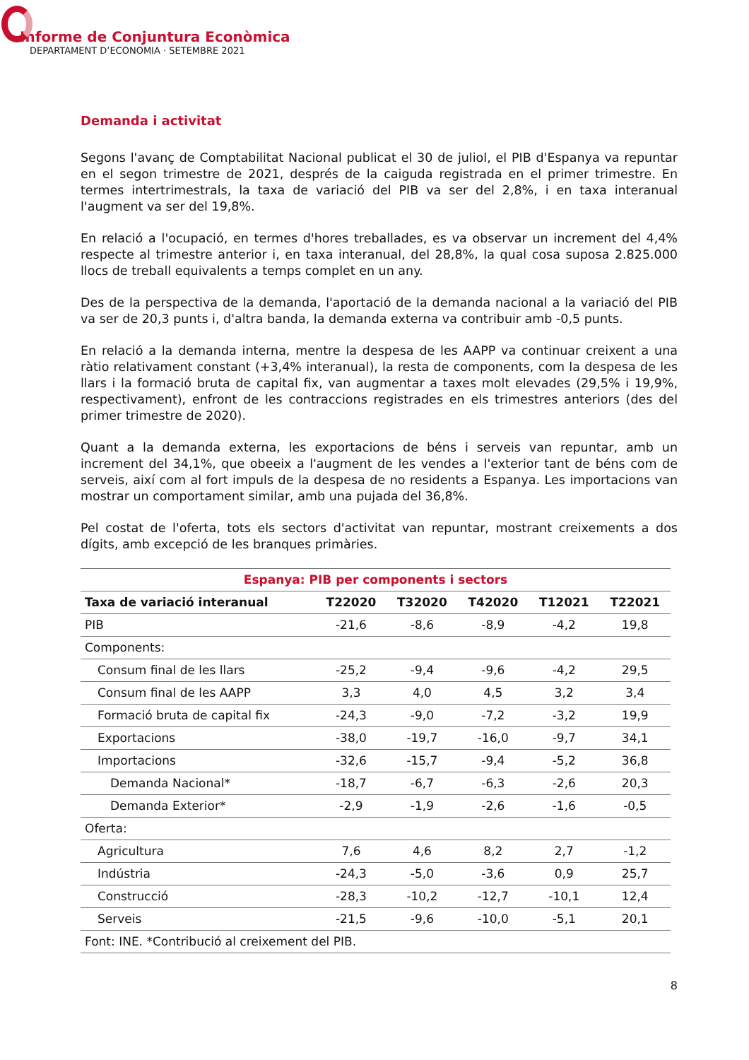Informe de Conjuntura Econòmica
DEPARTAMENT D’ECONOMIA · SETEMBRE 2021
Demanda i activitat
Segons l'avanç de Comptabilitat Nacional publicat el 30 de juliol, el PIB d'Espanya va repuntar en el segon trimestre de 2021, després de la caiguda registrada en el primer trimestre. En termes intertrimestrals, la taxa de variació del PIB va ser del 2,8%, i en taxa interanual l'augment va ser del 19,8%.
En relació a l'ocupació, en termes d'hores treballades, es va observar un increment del 4,4% respecte al trimestre anterior i, en taxa interanual, del 28,8%, la qual cosa suposa 2.825.000 llocs de treball equivalents a temps complet en un any.
Des de la perspectiva de la demanda, l'aportació de la demanda nacional a la variació del PIB va ser de 20,3 punts i, d'altra banda, la demanda externa va contribuir amb -0,5 punts.
En relació a la demanda interna, mentre la despesa de les AAPP va continuar creixent a una ràtio relativament constant (+3,4% interanual), la resta de components, com la despesa de les llars i la formació bruta de capital fix, van augmentar a taxes molt elevades (29,5% i 19,9%, respectivament), enfront de les contraccions registrades en els trimestres anteriors (des del primer trimestre de 2020).
Quant a la demanda externa, les exportacions de béns i serveis van repuntar, amb un increment del 34,1%, que obeeix a l'augment de les vendes a l'exterior tant de béns com de serveis, així com al fort impuls de la despesa de no residents a Espanya. Les importacions van mostrar un comportament similar, amb una pujada del 36,8%.
Pel costat de l'oferta, tots els sectors d'activitat van repuntar, mostrant creixements a dos dígits, amb excepció de les branques primàries.
| Espanya: PIB per components i sectors | | | | | |
| Taxa de variació interanual | T22020 | T32020 | T42020 | T12021 | T22021 |
| PIB | -21,6 | -8,6 | -8,9 | -4,2 | 19,8 |
| Components: | | | | | |
| Consum final de les llars | -25,2 | -9,4 | -9,6 | -4,2 | 29,5 |
| Consum final de les AAPP | 3,3 | 4,0 | 4,5 | 3,2 | 3,4 |
| Formació bruta de capital fix | -24,3 | -9,0 | -7,2 | -3,2 | 19,9 |
| Exportacions | -38,0 | -19,7 | -16,0 | -9,7 | 34,1 |
| Importacions | -32,6 | -15,7 | -9,4 | -5,2 | 36,8 |
| Demanda Nacional* | -18,7 | -6,7 | -6,3 | -2,6 | 20,3 |
| Demanda Exterior* | -2,9 | -1,9 | -2,6 | -1,6 | -0,5 |
| Oferta: | | | | | |
| Agricultura | 7,6 | 4,6 | 8,2 | 2,7 | -1,2 |
| Indústria | -24,3 | -5,0 | -3,6 | 0,9 | 25,7 |
| Construcció | -28,3 | -10,2 | -12,7 | -10,1 | 12,4 |
| Serveis | -21,5 | -9,6 | -10,0 | -5,1 | 20,1 |
| Font: INE. *Contribució al creixement del PIB. | | | | | |
8